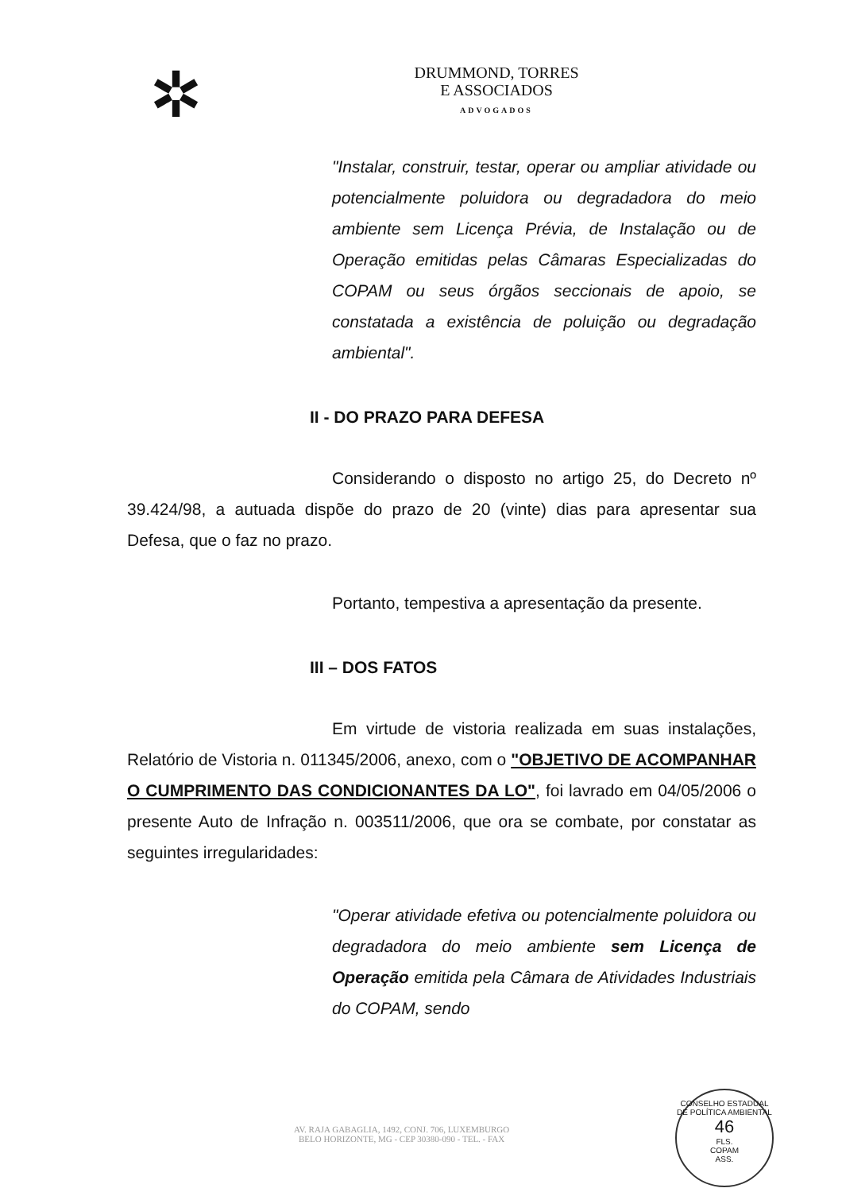✲
DRUMMOND, TORRES
E ASSOCIADOS
ADVOGADOS
"Instalar, construir, testar, operar ou ampliar atividade ou potencialmente poluidora ou degradadora do meio ambiente sem Licença Prévia, de Instalação ou de Operação emitidas pelas Câmaras Especializadas do COPAM ou seus órgãos seccionais de apoio, se constatada a existência de poluição ou degradação ambiental".
II - DO PRAZO PARA DEFESA
Considerando o disposto no artigo 25, do Decreto nº 39.424/98, a autuada dispõe do prazo de 20 (vinte) dias para apresentar sua Defesa, que o faz no prazo.
Portanto, tempestiva a apresentação da presente.
III – DOS FATOS
Em virtude de vistoria realizada em suas instalações, Relatório de Vistoria n. 011345/2006, anexo, com o "OBJETIVO DE ACOMPANHAR O CUMPRIMENTO DAS CONDICIONANTES DA LO", foi lavrado em 04/05/2006 o presente Auto de Infração n. 003511/2006, que ora se combate, por constatar as seguintes irregularidades:
"Operar atividade efetiva ou potencialmente poluidora ou degradadora do meio ambiente sem Licença de Operação emitida pela Câmara de Atividades Industriais do COPAM, sendo
AV. RAJA GABAGLIA, 1492, CONJ. 706, LUXEMBURGO
BELO HORIZONTE, MG - CEP 30380-090 - TEL. - FAX
CONSELHO ESTADUAL DE POLÍTICA AMBIENTAL
46
FLS.
COPAM
ASS.